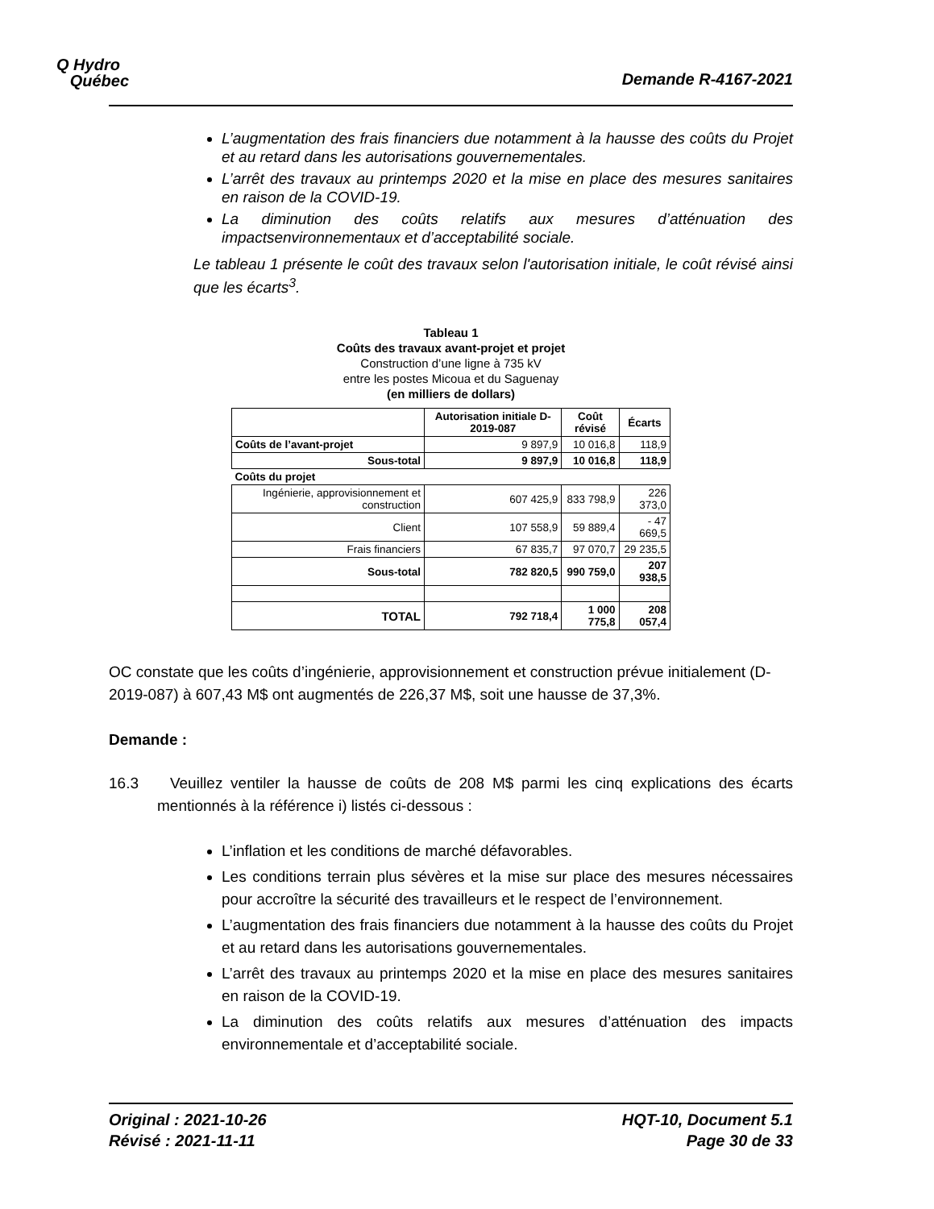Q Hydro
Québec
Demande R-4167-2021
L’augmentation des frais financiers due notamment à la hausse des coûts du Projet et au retard dans les autorisations gouvernementales.
L’arrêt des travaux au printemps 2020 et la mise en place des mesures sanitaires en raison de la COVID-19.
La diminution des coûts relatifs aux mesures d’atténuation des impactsenvironnementaux et d’acceptabilité sociale.
Le tableau 1 présente le coût des travaux selon l'autorisation initiale, le coût révisé ainsi que les écarts<sup>3</sup>.
Tableau 1
Coûts des travaux avant-projet et projet
Construction d’une ligne à 735 kV
entre les postes Micoua et du Saguenay
(en milliers de dollars)
| | Autorisation initiale D-2019-087 | Coût révisé | Écarts |
| --- | --- | --- | --- |
| Coûts de l’avant-projet | 9 897,9 | 10 016,8 | 118,9 |
| Sous-total | 9 897,9 | 10 016,8 | 118,9 |
| Coûts du projet | | | |
| Ingénierie, approvisionnement et construction | 607 425,9 | 833 798,9 | 226 373,0 |
| Client | 107 558,9 | 59 889,4 | - 47 669,5 |
| Frais financiers | 67 835,7 | 97 070,7 | 29 235,5 |
| Sous-total | 782 820,5 | 990 759,0 | 207 938,5 |
| TOTAL | 792 718,4 | 1 000 775,8 | 208 057,4 |
OC constate que les coûts d’ingénierie, approvisionnement et construction prévue initialement (D-2019-087) à 607,43 M$ ont augmentés de 226,37 M$, soit une hausse de 37,3%.
Demande :
16.3 Veuillez ventiler la hausse de coûts de 208 M$ parmi les cinq explications des écarts mentionnés à la référence i) listés ci-dessous :
L’inflation et les conditions de marché défavorables.
Les conditions terrain plus sévères et la mise sur place des mesures nécessaires pour accroître la sécurité des travailleurs et le respect de l’environnement.
L’augmentation des frais financiers due notamment à la hausse des coûts du Projet et au retard dans les autorisations gouvernementales.
L’arrêt des travaux au printemps 2020 et la mise en place des mesures sanitaires en raison de la COVID-19.
La diminution des coûts relatifs aux mesures d’atténuation des impacts environnementale et d’acceptabilité sociale.
Original : 2021-10-26
Révisé : 2021-11-11
HQT-10, Document 5.1
Page 30 de 33